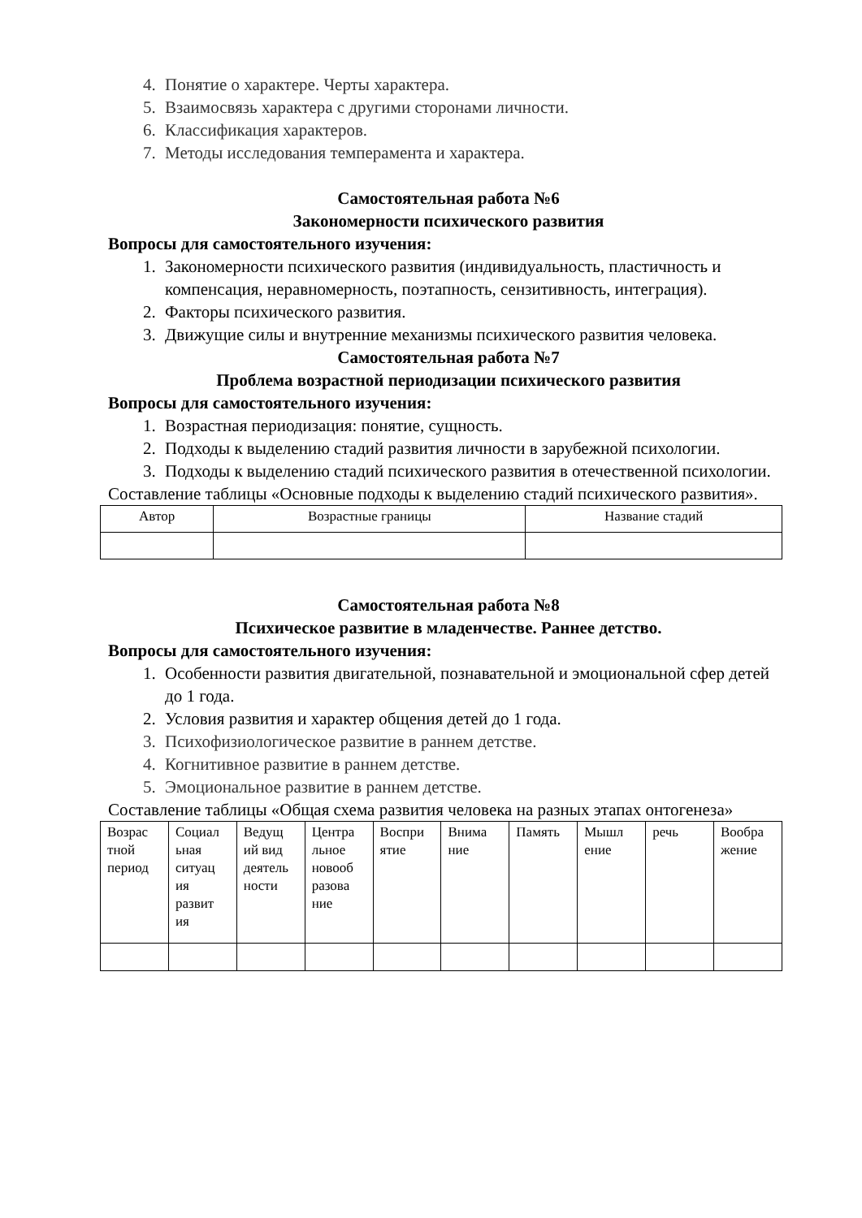4. Понятие о характере. Черты характера.
5. Взаимосвязь характера с другими сторонами личности.
6. Классификация характеров.
7. Методы исследования темперамента и характера.
Самостоятельная работа №6
Закономерности психического развития
Вопросы для самостоятельного изучения:
1. Закономерности психического развития (индивидуальность, пластичность и компенсация, неравномерность, поэтапность, сензитивность, интеграция).
2. Факторы психического развития.
3. Движущие силы и внутренние механизмы психического развития человека.
Самостоятельная работа №7
Проблема возрастной периодизации психического развития
Вопросы для самостоятельного изучения:
1. Возрастная периодизация: понятие, сущность.
2. Подходы к выделению стадий развития личности в зарубежной психологии.
3. Подходы к выделению стадий психического развития в отечественной психологии.
Составление таблицы «Основные подходы к выделению стадий психического развития».
| Автор | Возрастные границы | Название стадий |
Самостоятельная работа №8
Психическое развитие в младенчестве. Раннее детство.
Вопросы для самостоятельного изучения:
1. Особенности развития двигательной, познавательной и эмоциональной сфер детей до 1 года.
2. Условия развития и характер общения детей до 1 года.
3. Психофизиологическое развитие в раннем детстве.
4. Когнитивное развитие в раннем детстве.
5. Эмоциональное развитие в раннем детстве.
Составление таблицы «Общая схема развития человека на разных этапах онтогенеза»
| Возрас тной период | Социал ьная ситуац ия развит ия | Ведущ ий вид деятель ности | Центра льное новооб разова ние | Воспри ятие | Внима ние | Память | Мышл ение | речь | Вообра жение |